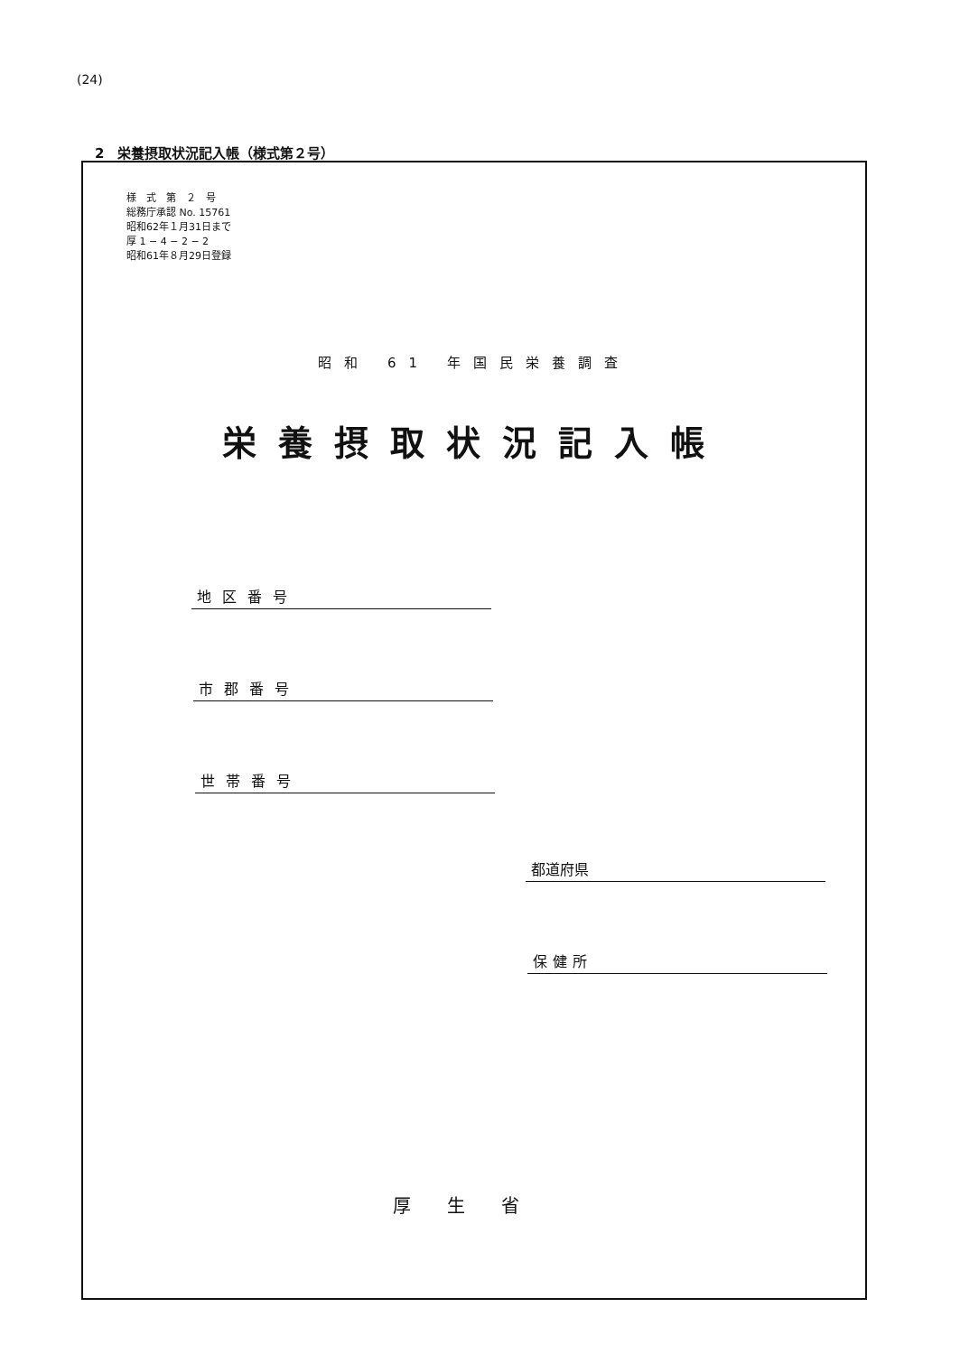(24)
2　栄養摂取状況記入帳（様式第２号）
様　式　第　２　号
総務庁承認 No. 15761
昭和62年１月31日まで
厚 1 − 4 − 2 − 2
昭和61年８月29日登録
昭和 61 年国民栄養調査
栄養摂取状況記入帳
地区番号
市郡番号
世帯番号
都道府県
保健所
厚生省